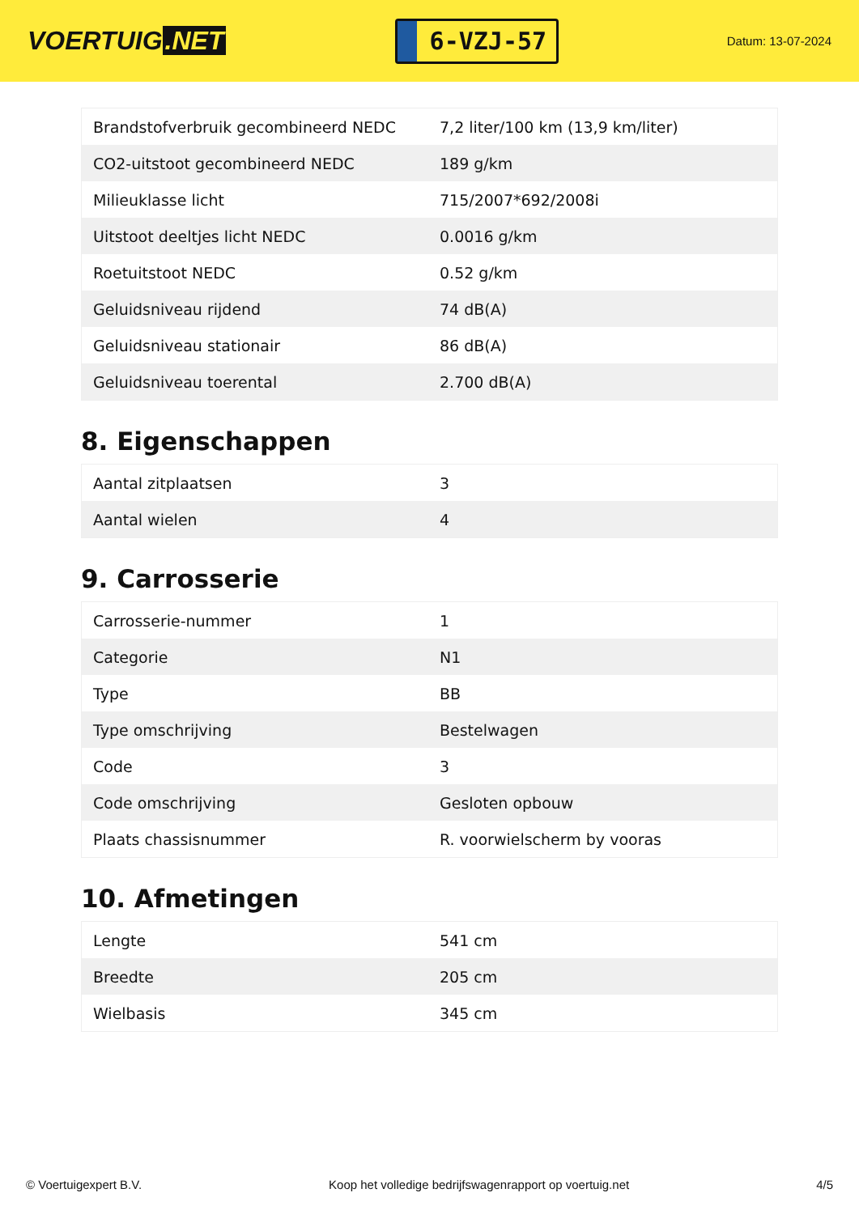VOERTUIG.NET
6-VZJ-57
Datum: 13-07-2024
| Brandstofverbruik gecombineerd NEDC | 7,2 liter/100 km (13,9 km/liter) |
| CO2-uitstoot gecombineerd NEDC | 189 g/km |
| Milieuklasse licht | 715/2007*692/2008i |
| Uitstoot deeltjes licht NEDC | 0.0016 g/km |
| Roetuitstoot NEDC | 0.52 g/km |
| Geluidsniveau rijdend | 74 dB(A) |
| Geluidsniveau stationair | 86 dB(A) |
| Geluidsniveau toerental | 2.700 dB(A) |
8. Eigenschappen
| Aantal zitplaatsen | 3 |
| Aantal wielen | 4 |
9. Carrosserie
| Carrosserie-nummer | 1 |
| Categorie | N1 |
| Type | BB |
| Type omschrijving | Bestelwagen |
| Code | 3 |
| Code omschrijving | Gesloten opbouw |
| Plaats chassisnummer | R. voorwielscherm by vooras |
10. Afmetingen
| Lengte | 541 cm |
| Breedte | 205 cm |
| Wielbasis | 345 cm |
© Voertuigexpert B.V. Koop het volledige bedrijfswagenrapport op voertuig.net 4/5